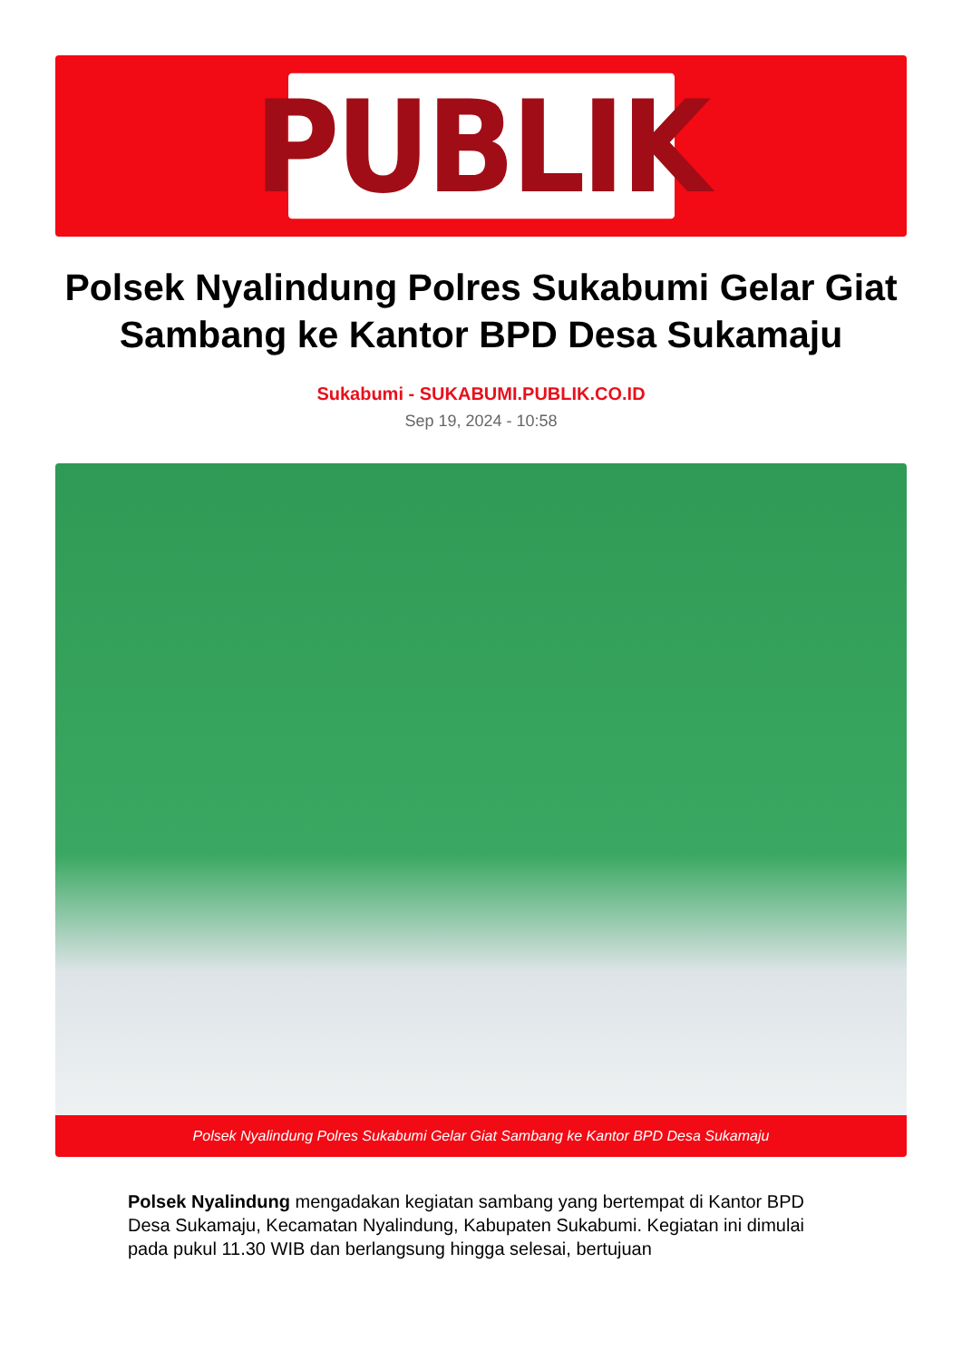PUBLIK
Polsek Nyalindung Polres Sukabumi Gelar Giat Sambang ke Kantor BPD Desa Sukamaju
Sukabumi - SUKABUMI.PUBLIK.CO.ID
Sep 19, 2024 - 10:58
Polsek Nyalindung Polres Sukabumi Gelar Giat Sambang ke Kantor BPD Desa Sukamaju
Polsek Nyalindung mengadakan kegiatan sambang yang bertempat di Kantor BPD Desa Sukamaju, Kecamatan Nyalindung, Kabupaten Sukabumi. Kegiatan ini dimulai pada pukul 11.30 WIB dan berlangsung hingga selesai, bertujuan